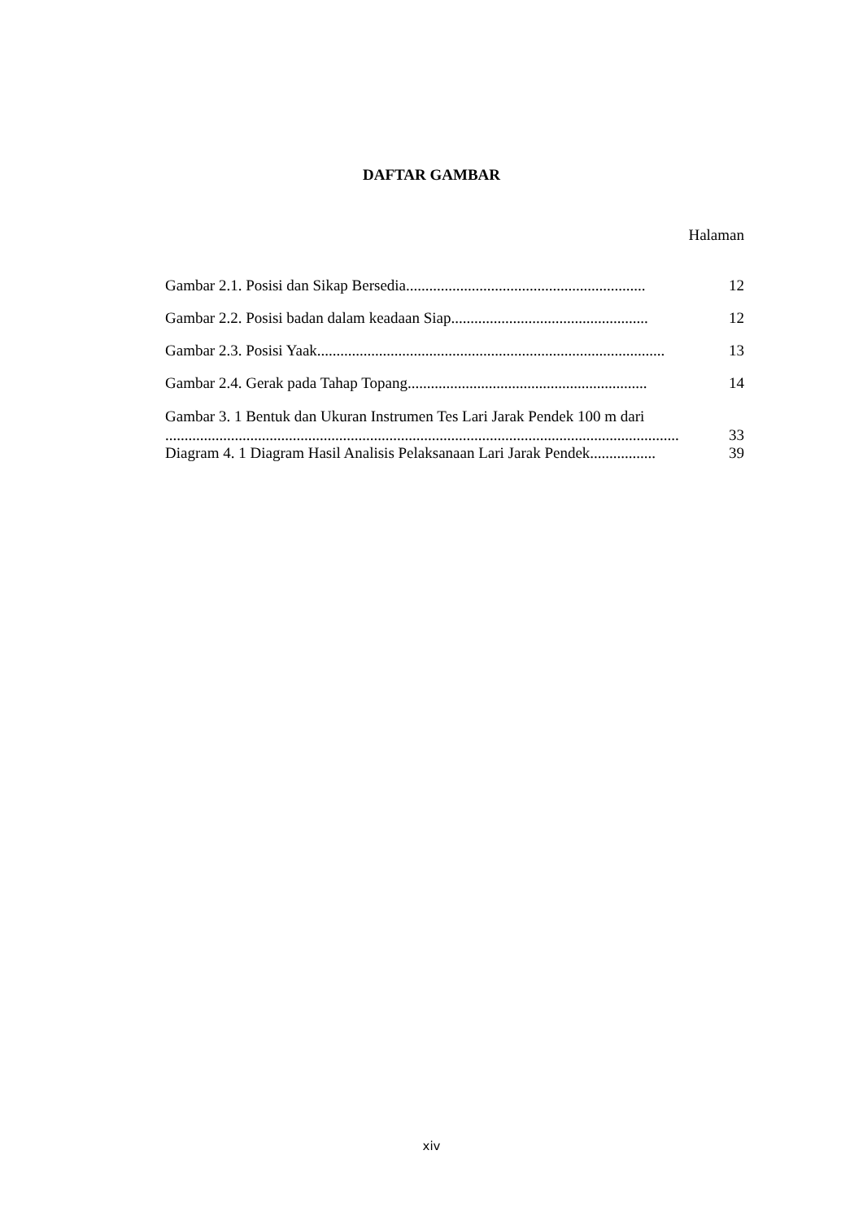DAFTAR GAMBAR
Halaman
Gambar 2.1. Posisi dan Sikap Bersedia.............................................................. 12
Gambar 2.2. Posisi badan dalam keadaan Siap................................................... 12
Gambar 2.3. Posisi Yaak.......................................................................................... 13
Gambar 2.4. Gerak pada Tahap Topang.............................................................. 14
Gambar 3. 1 Bentuk dan Ukuran Instrumen Tes Lari Jarak Pendek 100 m dari
..................................................................................................................................... 33
Diagram 4. 1 Diagram Hasil Analisis Pelaksanaan Lari Jarak Pendek................. 39
xiv